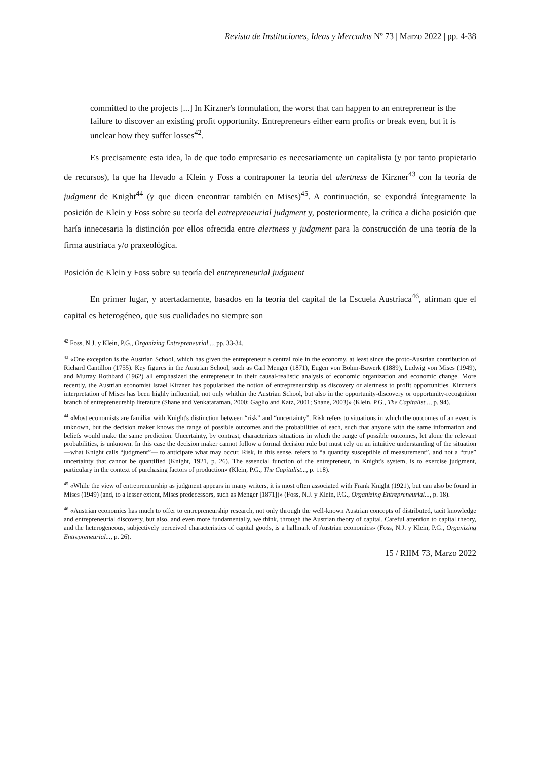Revista de Instituciones, Ideas y Mercados Nº 73 | Marzo 2022 | pp. 4-38
committed to the projects [...] In Kirzner's formulation, the worst that can happen to an entrepreneur is the failure to discover an existing profit opportunity. Entrepreneurs either earn profits or break even, but it is unclear how they suffer losses<sup>42</sup>.
Es precisamente esta idea, la de que todo empresario es necesariamente un capitalista (y por tanto propietario de recursos), la que ha llevado a Klein y Foss a contraponer la teoría del alertness de Kirzner<sup>43</sup> con la teoría de judgment de Knight<sup>44</sup> (y que dicen encontrar también en Mises)<sup>45</sup>. A continuación, se expondrá íntegramente la posición de Klein y Foss sobre su teoría del entrepreneurial judgment y, posteriormente, la crítica a dicha posición que haría innecesaria la distinción por ellos ofrecida entre alertness y judgment para la construcción de una teoría de la firma austriaca y/o praxeológica.
Posición de Klein y Foss sobre su teoría del entrepreneurial judgment
En primer lugar, y acertadamente, basados en la teoría del capital de la Escuela Austriaca<sup>46</sup>, afirman que el capital es heterogéneo, que sus cualidades no siempre son
<sup>42</sup> Foss, N.J. y Klein, P.G., Organizing Entrepreneurial..., pp. 33-34.
<sup>43</sup> «One exception is the Austrian School, which has given the entrepreneur a central role in the economy, at least since the proto-Austrian contribution of Richard Cantillon (1755). Key figures in the Austrian School, such as Carl Menger (1871), Eugen von Böhm-Bawerk (1889), Ludwig von Mises (1949), and Murray Rothbard (1962) all emphasized the entrepreneur in their causal-realistic analysis of economic organization and economic change. More recently, the Austrian economist Israel Kirzner has popularized the notion of entrepreneurship as discovery or alertness to profit opportunities. Kirzner's interpretation of Mises has been highly influential, not only whithin the Austrian School, but also in the opportunity-discovery or opportunity-recognition branch of entrepreneurship literature (Shane and Venkataraman, 2000; Gaglio and Katz, 2001; Shane, 2003)» (Klein, P.G., The Capitalist..., p. 94).
<sup>44</sup> «Most economists are familiar with Knight's distinction between “risk” and “uncertainty”. Risk refers to situations in which the outcomes of an event is unknown, but the decision maker knows the range of possible outcomes and the probabilities of each, such that anyone with the same information and beliefs would make the same prediction. Uncertainty, by contrast, characterizes situations in which the range of possible outcomes, let alone the relevant probabilities, is unknown. In this case the decision maker cannot follow a formal decision rule but must rely on an intuitive understanding of the situation —what Knight calls “judgment”— to anticipate what may occur. Risk, in this sense, refers to “a quantity susceptible of measurement”, and not a “true” uncertainty that cannot be quantified (Knight, 1921, p. 26). The essencial function of the entrepreneur, in Knight's system, is to exercise judgment, particulary in the context of purchasing factors of production» (Klein, P.G., The Capitalist..., p. 118).
<sup>45</sup> «While the view of entrepreneurship as judgment appears in many writers, it is most often associated with Frank Knight (1921), but can also be found in Mises (1949) (and, to a lesser extent, Mises'predecessors, such as Menger [1871])» (Foss, N.J. y Klein, P.G., Organizing Entrepreneurial..., p. 18).
<sup>46</sup> «Austrian economics has much to offer to entrepreneurship research, not only through the well-known Austrian concepts of distributed, tacit knowledge and entrepreneurial discovery, but also, and even more fundamentally, we think, through the Austrian theory of capital. Careful attention to capital theory, and the heterogeneous, subjectively perceived characteristics of capital goods, is a hallmark of Austrian economics» (Foss, N.J. y Klein, P.G., Organizing Entrepreneurial..., p. 26).
15 / RIIM 73, Marzo 2022